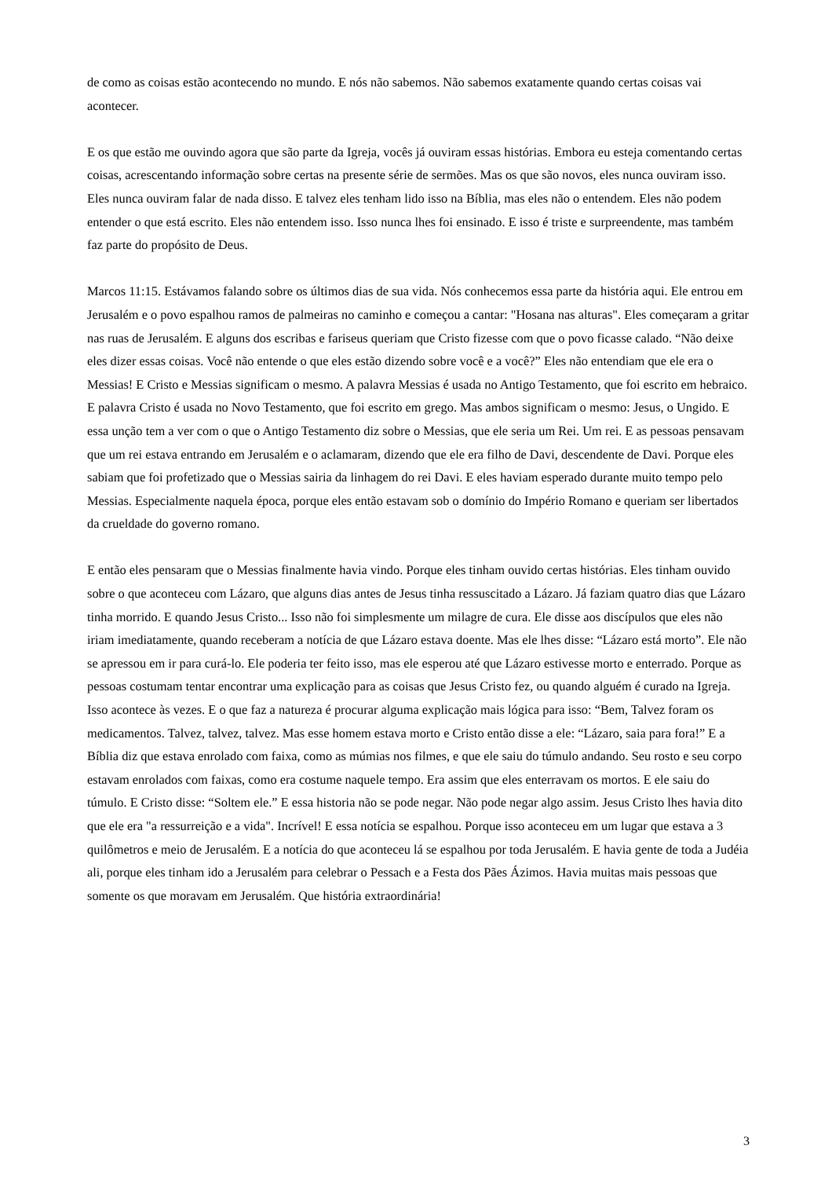de como as coisas estão acontecendo no mundo. E nós não sabemos. Não sabemos exatamente quando certas coisas vai acontecer.
E os que estão me ouvindo agora que são parte da Igreja, vocês já ouviram essas histórias. Embora eu esteja comentando certas coisas, acrescentando informação sobre certas na presente série de sermões. Mas os que são novos, eles nunca ouviram isso. Eles nunca ouviram falar de nada disso. E talvez eles tenham lido isso na Bíblia, mas eles não o entendem. Eles não podem entender o que está escrito. Eles não entendem isso. Isso nunca lhes foi ensinado. E isso é triste e surpreendente, mas também faz parte do propósito de Deus.
Marcos 11:15. Estávamos falando sobre os últimos dias de sua vida. Nós conhecemos essa parte da história aqui. Ele entrou em Jerusalém e o povo espalhou ramos de palmeiras no caminho e começou a cantar: "Hosana nas alturas". Eles começaram a gritar nas ruas de Jerusalém. E alguns dos escribas e fariseus queriam que Cristo fizesse com que o povo ficasse calado. “Não deixe eles dizer essas coisas. Você não entende o que eles estão dizendo sobre você e a você?” Eles não entendiam que ele era o Messias! E Cristo e Messias significam o mesmo. A palavra Messias é usada no Antigo Testamento, que foi escrito em hebraico. E palavra Cristo é usada no Novo Testamento, que foi escrito em grego. Mas ambos significam o mesmo: Jesus, o Ungido. E essa unção tem a ver com o que o Antigo Testamento diz sobre o Messias, que ele seria um Rei. Um rei. E as pessoas pensavam que um rei estava entrando em Jerusalém e o aclamaram, dizendo que ele era filho de Davi, descendente de Davi. Porque eles sabiam que foi profetizado que o Messias sairia da linhagem do rei Davi. E eles haviam esperado durante muito tempo pelo Messias. Especialmente naquela época, porque eles então estavam sob o domínio do Império Romano e queriam ser libertados da crueldade do governo romano.
E então eles pensaram que o Messias finalmente havia vindo. Porque eles tinham ouvido certas histórias. Eles tinham ouvido sobre o que aconteceu com Lázaro, que alguns dias antes de Jesus tinha ressuscitado a Lázaro. Já faziam quatro dias que Lázaro tinha morrido. E quando Jesus Cristo... Isso não foi simplesmente um milagre de cura. Ele disse aos discípulos que eles não iriam imediatamente, quando receberam a notícia de que Lázaro estava doente. Mas ele lhes disse: “Lázaro está morto”. Ele não se apressou em ir para curá-lo. Ele poderia ter feito isso, mas ele esperou até que Lázaro estivesse morto e enterrado. Porque as pessoas costumam tentar encontrar uma explicação para as coisas que Jesus Cristo fez, ou quando alguém é curado na Igreja. Isso acontece às vezes. E o que faz a natureza é procurar alguma explicação mais lógica para isso: “Bem, Talvez foram os medicamentos. Talvez, talvez, talvez. Mas esse homem estava morto e Cristo então disse a ele: “Lázaro, saia para fora!” E a Bíblia diz que estava enrolado com faixa, como as múmias nos filmes, e que ele saiu do túmulo andando. Seu rosto e seu corpo estavam enrolados com faixas, como era costume naquele tempo. Era assim que eles enterravam os mortos. E ele saiu do túmulo. E Cristo disse: “Soltem ele.” E essa historia não se pode negar. Não pode negar algo assim. Jesus Cristo lhes havia dito que ele era "a ressurreição e a vida". Incrível! E essa notícia se espalhou. Porque isso aconteceu em um lugar que estava a 3 quilômetros e meio de Jerusalém. E a notícia do que aconteceu lá se espalhou por toda Jerusalém. E havia gente de toda a Judéia ali, porque eles tinham ido a Jerusalém para celebrar o Pessach e a Festa dos Pães Ázimos. Havia muitas mais pessoas que somente os que moravam em Jerusalém. Que história extraordinária!
3